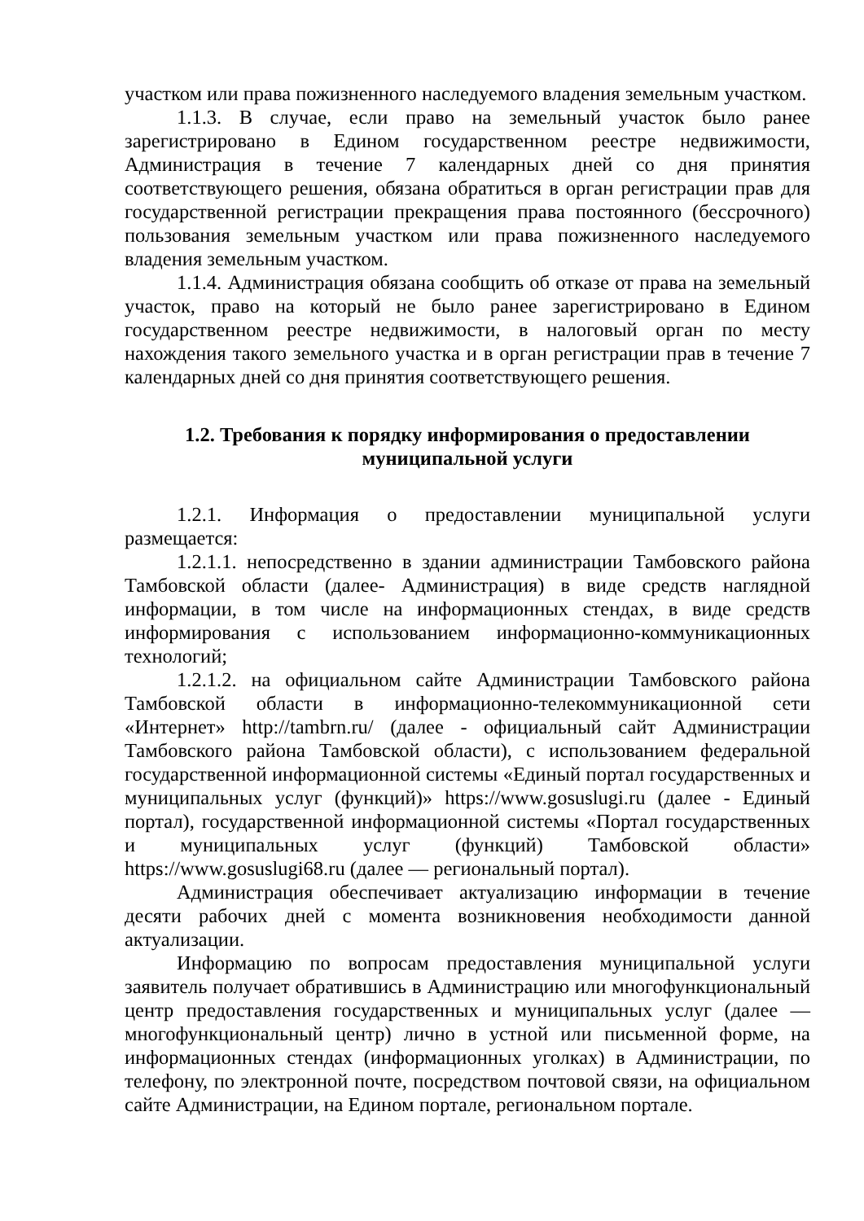участком или права пожизненного наследуемого владения земельным участком.
1.1.3. В случае, если право на земельный участок было ранее зарегистрировано в Едином государственном реестре недвижимости, Администрация в течение 7 календарных дней со дня принятия соответствующего решения, обязана обратиться в орган регистрации прав для государственной регистрации прекращения права постоянного (бессрочного) пользования земельным участком или права пожизненного наследуемого владения земельным участком.
1.1.4. Администрация обязана сообщить об отказе от права на земельный участок, право на который не было ранее зарегистрировано в Едином государственном реестре недвижимости, в налоговый орган по месту нахождения такого земельного участка и в орган регистрации прав в течение 7 календарных дней со дня принятия соответствующего решения.
1.2. Требования к порядку информирования о предоставлении
муниципальной услуги
1.2.1. Информация о предоставлении муниципальной услуги размещается:
1.2.1.1. непосредственно в здании администрации Тамбовского района Тамбовской области (далее- Администрация) в виде средств наглядной информации, в том числе на информационных стендах, в виде средств информирования с использованием информационно-коммуникационных технологий;
1.2.1.2. на официальном сайте Администрации Тамбовского района Тамбовской области в информационно-телекоммуникационной сети «Интернет» http://tambrn.ru/ (далее - официальный сайт Администрации Тамбовского района Тамбовской области), с использованием федеральной государственной информационной системы «Единый портал государственных и муниципальных услуг (функций)» https://www.gosuslugi.ru (далее - Единый портал), государственной информационной системы «Портал государственных и муниципальных услуг (функций) Тамбовской области» https://www.gosuslugi68.ru (далее — региональный портал).
Администрация обеспечивает актуализацию информации в течение десяти рабочих дней с момента возникновения необходимости данной актуализации.
Информацию по вопросам предоставления муниципальной услуги заявитель получает обратившись в Администрацию или многофункциональный центр предоставления государственных и муниципальных услуг (далее — многофункциональный центр) лично в устной или письменной форме, на информационных стендах (информационных уголках) в Администрации, по телефону, по электронной почте, посредством почтовой связи, на официальном сайте Администрации, на Едином портале, региональном портале.